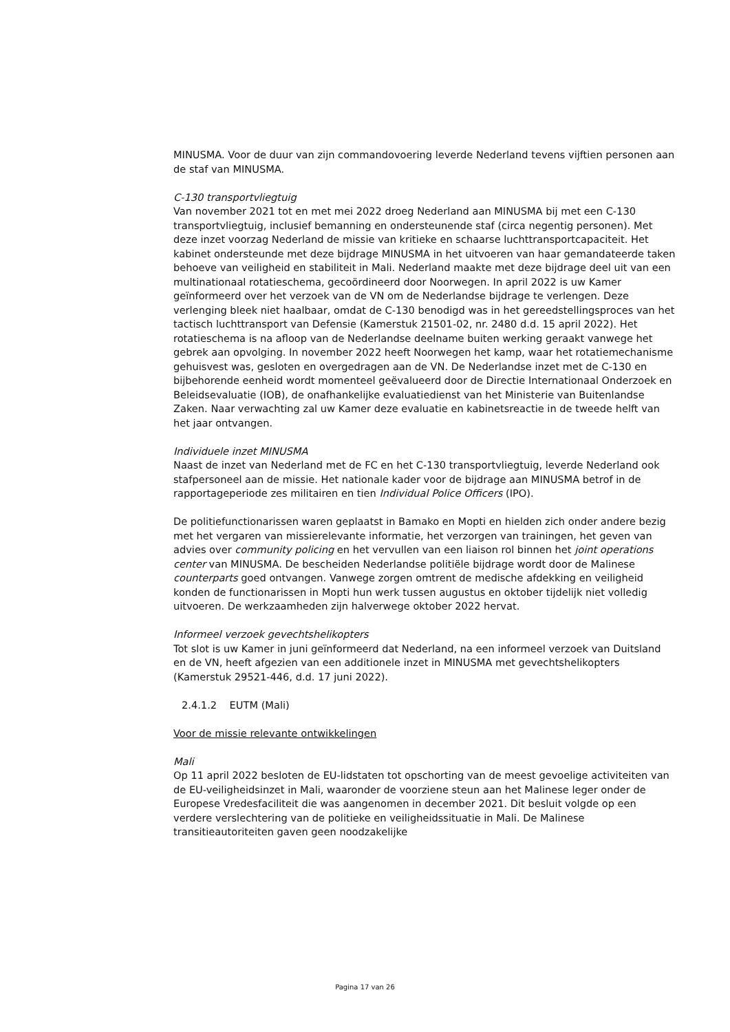MINUSMA. Voor de duur van zijn commandovoering leverde Nederland tevens vijftien personen aan de staf van MINUSMA.
C-130 transportvliegtuig
Van november 2021 tot en met mei 2022 droeg Nederland aan MINUSMA bij met een C-130 transportvliegtuig, inclusief bemanning en ondersteunende staf (circa negentig personen). Met deze inzet voorzag Nederland de missie van kritieke en schaarse luchttransportcapaciteit. Het kabinet ondersteunde met deze bijdrage MINUSMA in het uitvoeren van haar gemandateerde taken behoeve van veiligheid en stabiliteit in Mali. Nederland maakte met deze bijdrage deel uit van een multinationaal rotatieschema, gecoördineerd door Noorwegen. In april 2022 is uw Kamer geïnformeerd over het verzoek van de VN om de Nederlandse bijdrage te verlengen. Deze verlenging bleek niet haalbaar, omdat de C-130 benodigd was in het gereedstellingsproces van het tactisch luchttransport van Defensie (Kamerstuk 21501-02, nr. 2480 d.d. 15 april 2022). Het rotatieschema is na afloop van de Nederlandse deelname buiten werking geraakt vanwege het gebrek aan opvolging. In november 2022 heeft Noorwegen het kamp, waar het rotatiemechanisme gehuisvest was, gesloten en overgedragen aan de VN. De Nederlandse inzet met de C-130 en bijbehorende eenheid wordt momenteel geëvalueerd door de Directie Internationaal Onderzoek en Beleidsevaluatie (IOB), de onafhankelijke evaluatiedienst van het Ministerie van Buitenlandse Zaken. Naar verwachting zal uw Kamer deze evaluatie en kabinetsreactie in de tweede helft van het jaar ontvangen.
Individuele inzet MINUSMA
Naast de inzet van Nederland met de FC en het C-130 transportvliegtuig, leverde Nederland ook stafpersoneel aan de missie. Het nationale kader voor de bijdrage aan MINUSMA betrof in de rapportageperiode zes militairen en tien Individual Police Officers (IPO).
De politiefunctionarissen waren geplaatst in Bamako en Mopti en hielden zich onder andere bezig met het vergaren van missierelevante informatie, het verzorgen van trainingen, het geven van advies over community policing en het vervullen van een liaison rol binnen het joint operations center van MINUSMA. De bescheiden Nederlandse politiële bijdrage wordt door de Malinese counterparts goed ontvangen. Vanwege zorgen omtrent de medische afdekking en veiligheid konden de functionarissen in Mopti hun werk tussen augustus en oktober tijdelijk niet volledig uitvoeren. De werkzaamheden zijn halverwege oktober 2022 hervat.
Informeel verzoek gevechtshelikopters
Tot slot is uw Kamer in juni geïnformeerd dat Nederland, na een informeel verzoek van Duitsland en de VN, heeft afgezien van een additionele inzet in MINUSMA met gevechtshelikopters (Kamerstuk 29521-446, d.d. 17 juni 2022).
2.4.1.2 EUTM (Mali)
Voor de missie relevante ontwikkelingen
Mali
Op 11 april 2022 besloten de EU-lidstaten tot opschorting van de meest gevoelige activiteiten van de EU-veiligheidsinzet in Mali, waaronder de voorziene steun aan het Malinese leger onder de Europese Vredesfaciliteit die was aangenomen in december 2021. Dit besluit volgde op een verdere verslechtering van de politieke en veiligheidssituatie in Mali. De Malinese transitieautoriteiten gaven geen noodzakelijke
Pagina 17 van 26